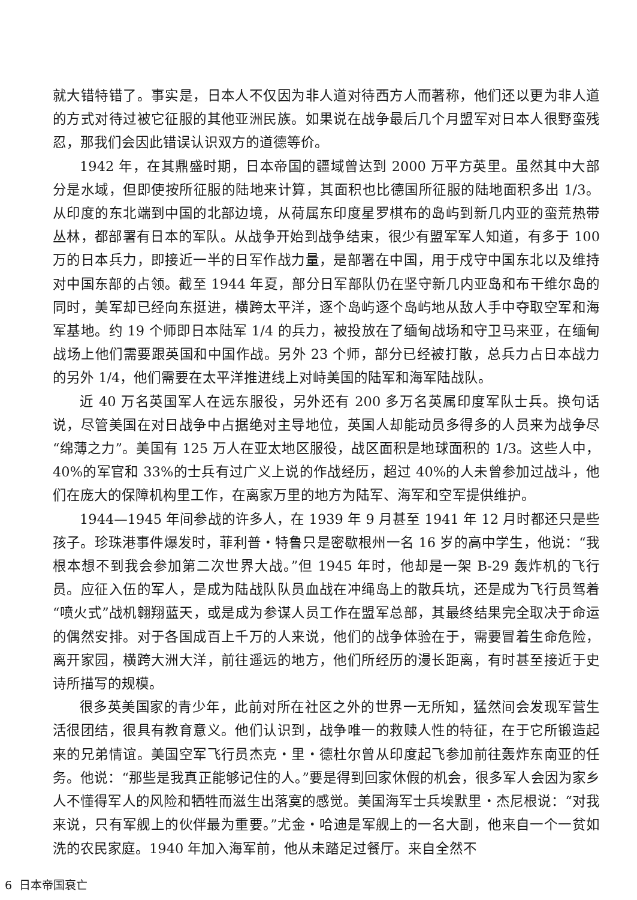就大错特错了。事实是，日本人不仅因为非人道对待西方人而著称，他们还以更为非人道的方式对待过被它征服的其他亚洲民族。如果说在战争最后几个月盟军对日本人很野蛮残忍，那我们会因此错误认识双方的道德等价。
1942 年，在其鼎盛时期，日本帝国的疆域曾达到 2000 万平方英里。虽然其中大部分是水域，但即使按所征服的陆地来计算，其面积也比德国所征服的陆地面积多出 1/3。从印度的东北端到中国的北部边境，从荷属东印度星罗棋布的岛屿到新几内亚的蛮荒热带丛林，都部署有日本的军队。从战争开始到战争结束，很少有盟军军人知道，有多于 100 万的日本兵力，即接近一半的日军作战力量，是部署在中国，用于戍守中国东北以及维持对中国东部的占领。截至 1944 年夏，部分日军部队仍在坚守新几内亚岛和布干维尔岛的同时，美军却已经向东挺进，横跨太平洋，逐个岛屿逐个岛屿地从敌人手中夺取空军和海军基地。约 19 个师即日本陆军 1/4 的兵力，被投放在了缅甸战场和守卫马来亚，在缅甸战场上他们需要跟英国和中国作战。另外 23 个师，部分已经被打散，总兵力占日本战力的另外 1/4，他们需要在太平洋推进线上对峙美国的陆军和海军陆战队。
近 40 万名英国军人在远东服役，另外还有 200 多万名英属印度军队士兵。换句话说，尽管美国在对日战争中占据绝对主导地位，英国人却能动员多得多的人员来为战争尽“绵薄之力”。美国有 125 万人在亚太地区服役，战区面积是地球面积的 1/3。这些人中，40%的军官和 33%的士兵有过广义上说的作战经历，超过 40%的人未曾参加过战斗，他们在庞大的保障机构里工作，在离家万里的地方为陆军、海军和空军提供维护。
1944—1945 年间参战的许多人，在 1939 年 9 月甚至 1941 年 12 月时都还只是些孩子。珍珠港事件爆发时，菲利普・特鲁只是密歇根州一名 16 岁的高中学生，他说：“我根本想不到我会参加第二次世界大战。”但 1945 年时，他却是一架 B-29 轰炸机的飞行员。应征入伍的军人，是成为陆战队队员血战在冲绳岛上的散兵坑，还是成为飞行员驾着“喷火式”战机翱翔蓝天，或是成为参谋人员工作在盟军总部，其最终结果完全取决于命运的偶然安排。对于各国成百上千万的人来说，他们的战争体验在于，需要冒着生命危险，离开家园，横跨大洲大洋，前往遥远的地方，他们所经历的漫长距离，有时甚至接近于史诗所描写的规模。
很多英美国家的青少年，此前对所在社区之外的世界一无所知，猛然间会发现军营生活很团结，很具有教育意义。他们认识到，战争唯一的救赎人性的特征，在于它所锻造起来的兄弟情谊。美国空军飞行员杰克・里・德杜尔曾从印度起飞参加前往轰炸东南亚的任务。他说：“那些是我真正能够记住的人。”要是得到回家休假的机会，很多军人会因为家乡人不懂得军人的风险和牺牲而滋生出落寞的感觉。美国海军士兵埃默里・杰尼根说：“对我来说，只有军舰上的伙伴最为重要。”尤金・哈迪是军舰上的一名大副，他来自一个一贫如洗的农民家庭。1940 年加入海军前，他从未踏足过餐厅。来自全然不
6 日本帝国衰亡